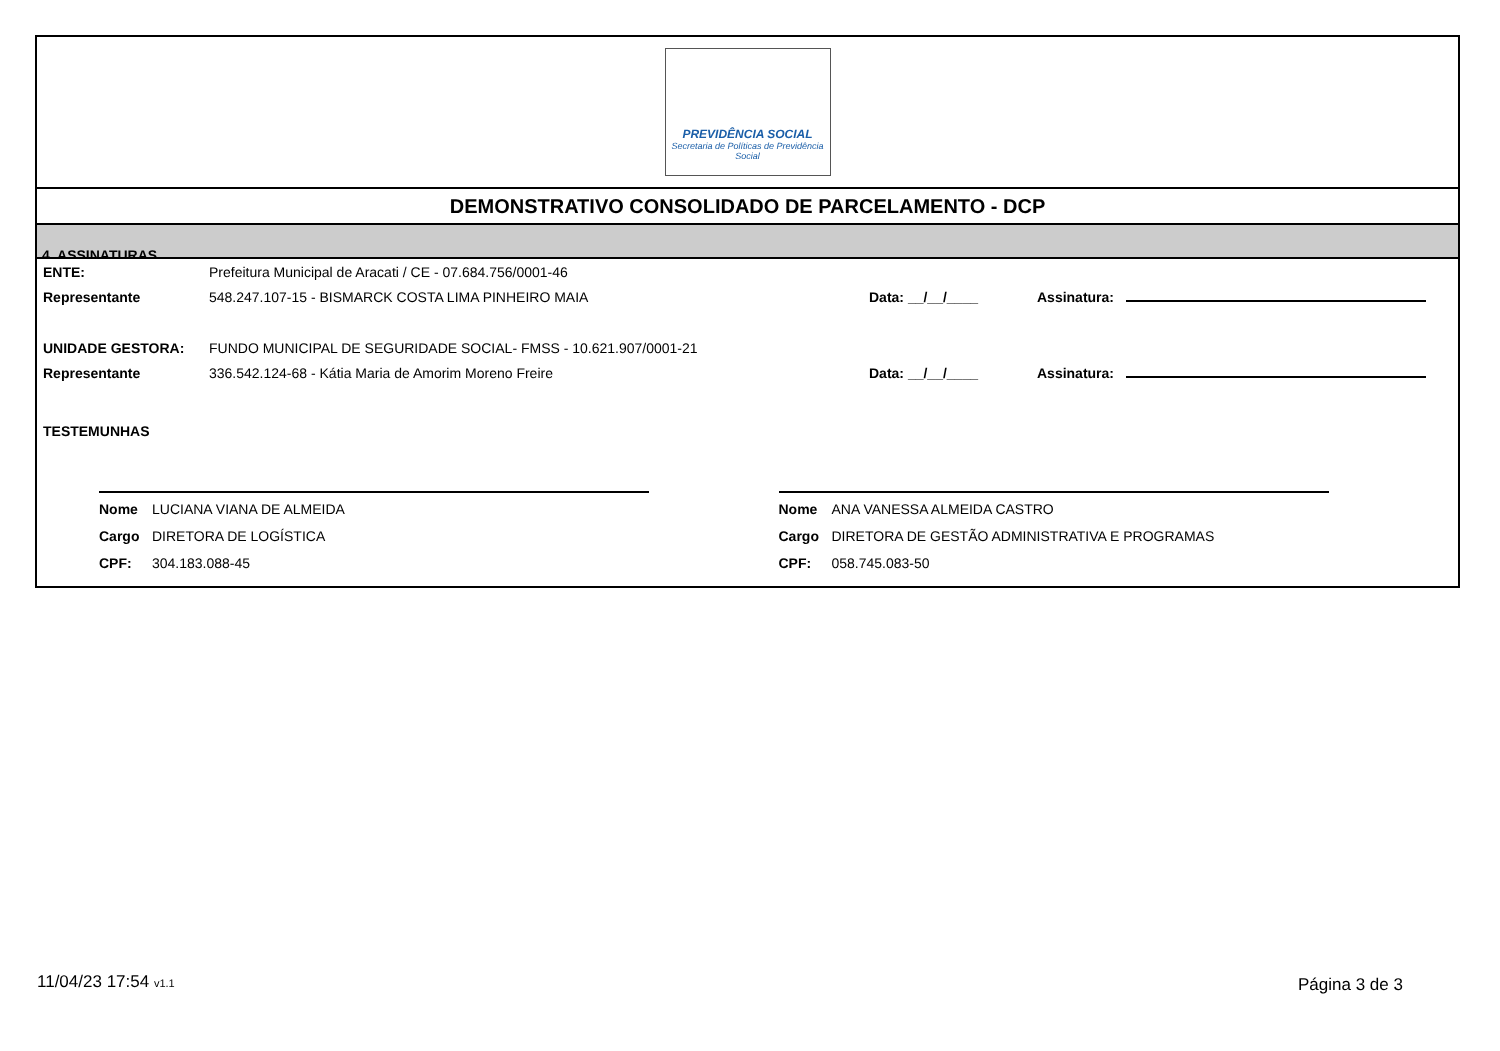PREVIDÊNCIA SOCIAL
Secretaria de Políticas de Previdência Social
DEMONSTRATIVO CONSOLIDADO DE PARCELAMENTO - DCP
4. ASSINATURAS
ENTE: Prefeitura Municipal de Aracati / CE - 07.684.756/0001-46
Representante 548.247.107-15 - BISMARCK COSTA LIMA PINHEIRO MAIA Data: __/__/____ Assinatura:
UNIDADE GESTORA: FUNDO MUNICIPAL DE SEGURIDADE SOCIAL- FMSS - 10.621.907/0001-21
Representante 336.542.124-68 - Kátia Maria de Amorim Moreno Freire Data: __/__/____ Assinatura:
TESTEMUNHAS
Nome LUCIANA VIANA DE ALMEIDA
Cargo DIRETORA DE LOGÍSTICA
CPF: 304.183.088-45
Nome ANA VANESSA ALMEIDA CASTRO
Cargo DIRETORA DE GESTÃO ADMINISTRATIVA E PROGRAMAS
CPF: 058.745.083-50
11/04/23 17:54 v1.1 Página 3 de 3